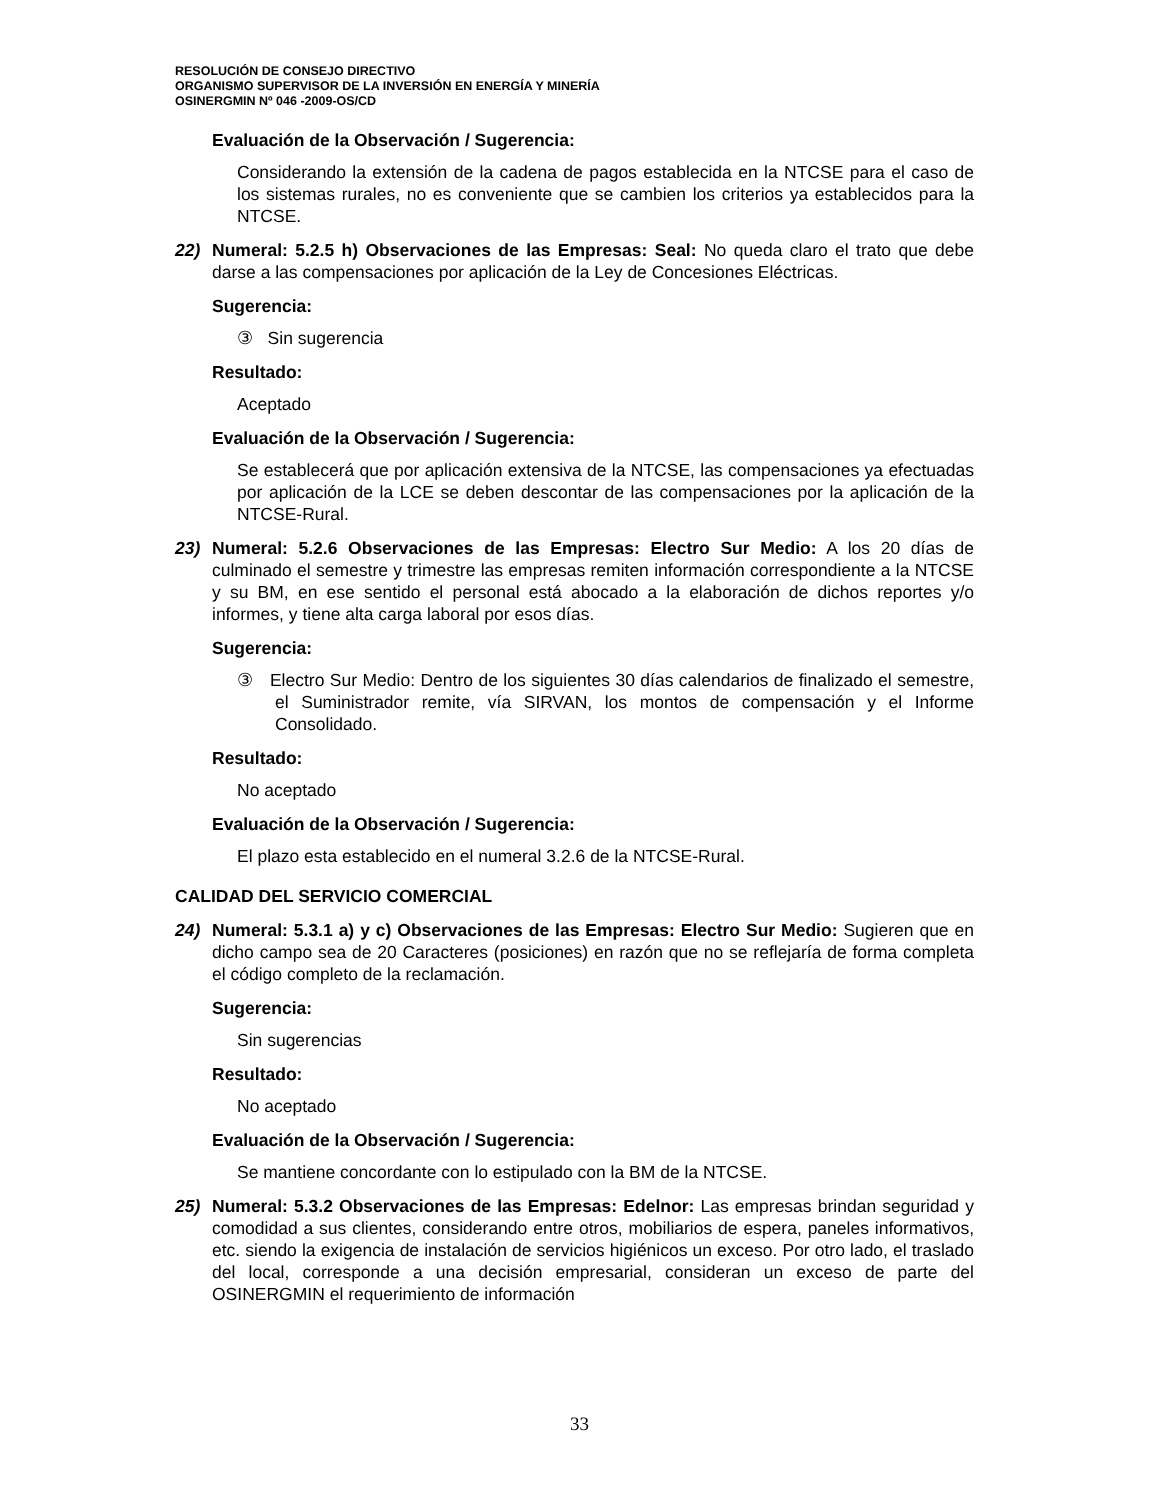RESOLUCIÓN DE CONSEJO DIRECTIVO
ORGANISMO SUPERVISOR DE LA INVERSIÓN EN ENERGÍA Y MINERÍA
OSINERGMIN Nº 046 -2009-OS/CD
Evaluación de la Observación / Sugerencia:
Considerando la extensión de la cadena de pagos establecida en la NTCSE para el caso de los sistemas rurales, no es conveniente que se cambien los criterios ya establecidos para la NTCSE.
22) Numeral: 5.2.5 h) Observaciones de las Empresas: Seal: No queda claro el trato que debe darse a las compensaciones por aplicación de la Ley de Concesiones Eléctricas.
Sugerencia:
③ Sin sugerencia
Resultado:
Aceptado
Evaluación de la Observación / Sugerencia:
Se establecerá que por aplicación extensiva de la NTCSE, las compensaciones ya efectuadas por aplicación de la LCE se deben descontar de las compensaciones por la aplicación de la NTCSE-Rural.
23) Numeral: 5.2.6 Observaciones de las Empresas: Electro Sur Medio: A los 20 días de culminado el semestre y trimestre las empresas remiten información correspondiente a la NTCSE y su BM, en ese sentido el personal está abocado a la elaboración de dichos reportes y/o informes, y tiene alta carga laboral por esos días.
Sugerencia:
③ Electro Sur Medio: Dentro de los siguientes 30 días calendarios de finalizado el semestre, el Suministrador remite, vía SIRVAN, los montos de compensación y el Informe Consolidado.
Resultado:
No aceptado
Evaluación de la Observación / Sugerencia:
El plazo esta establecido en el numeral 3.2.6 de la NTCSE-Rural.
CALIDAD DEL SERVICIO COMERCIAL
24) Numeral: 5.3.1 a) y c) Observaciones de las Empresas: Electro Sur Medio: Sugieren que en dicho campo sea de 20 Caracteres (posiciones) en razón que no se reflejaría de forma completa el código completo de la reclamación.
Sugerencia:
Sin sugerencias
Resultado:
No aceptado
Evaluación de la Observación / Sugerencia:
Se mantiene concordante con lo estipulado con la BM de la NTCSE.
25) Numeral: 5.3.2 Observaciones de las Empresas: Edelnor: Las empresas brindan seguridad y comodidad a sus clientes, considerando entre otros, mobiliarios de espera, paneles informativos, etc. siendo la exigencia de instalación de servicios higiénicos un exceso. Por otro lado, el traslado del local, corresponde a una decisión empresarial, consideran un exceso de parte del OSINERGMIN el requerimiento de información
33